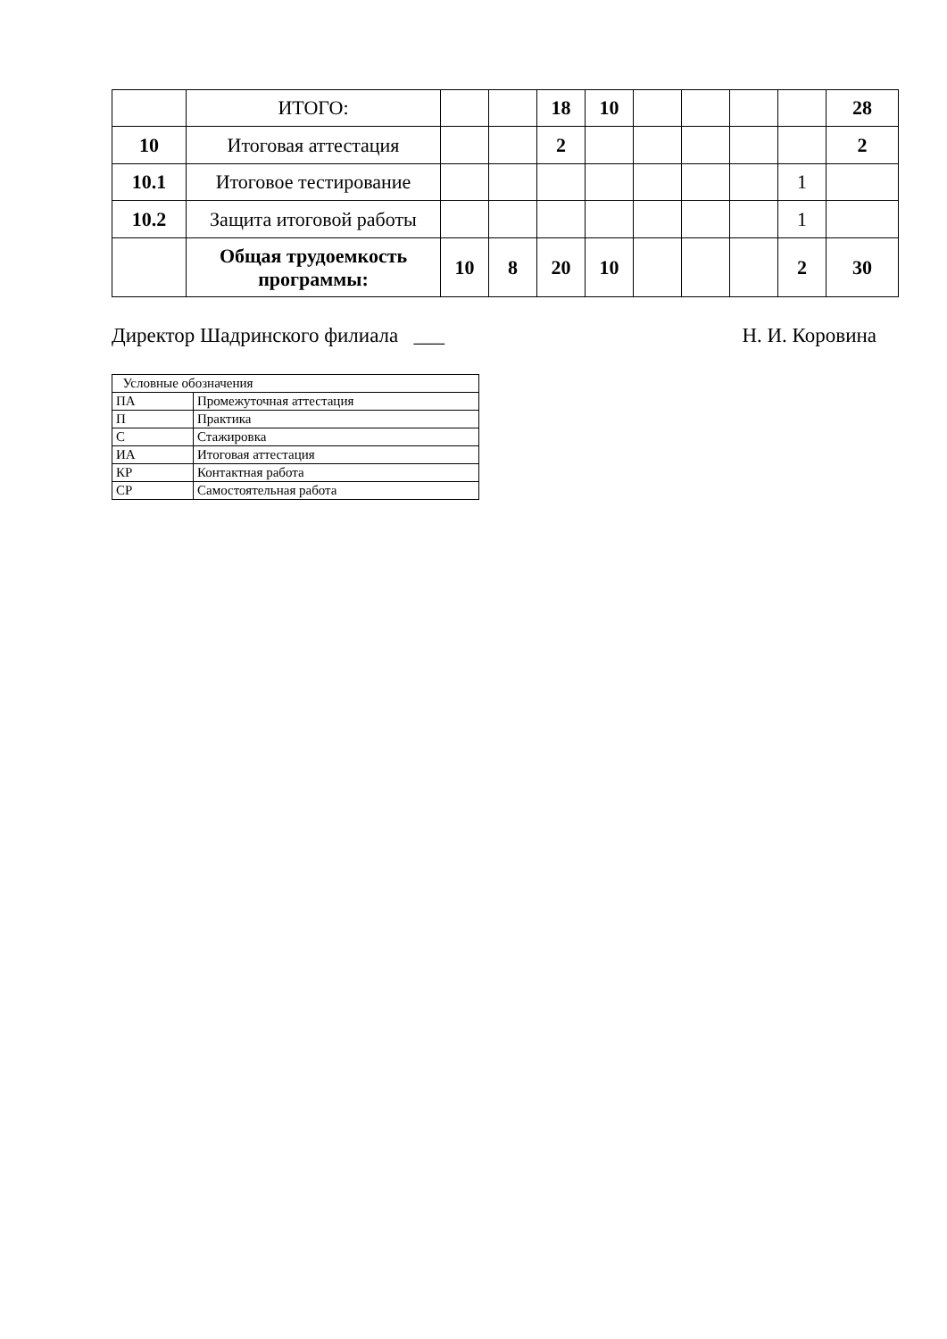| | ИТОГО: | | | 18 | 10 | | | | | 28 |
| 10 | Итоговая аттестация | | | 2 | | | | | | 2 |
| 10.1 | Итоговое тестирование | | | | | | | | 1 | |
| 10.2 | Защита итоговой работы | | | | | | | | 1 | |
| | Общая трудоемкость программы: | 10 | 8 | 20 | 10 | | | | 2 | 30 |
Директор Шадринского филиала ___ Н. И. Коровина
| Условные обозначения | |
| ПА | Промежуточная аттестация |
| П | Практика |
| С | Стажировка |
| ИА | Итоговая аттестация |
| КР | Контактная работа |
| СР | Самостоятельная работа |